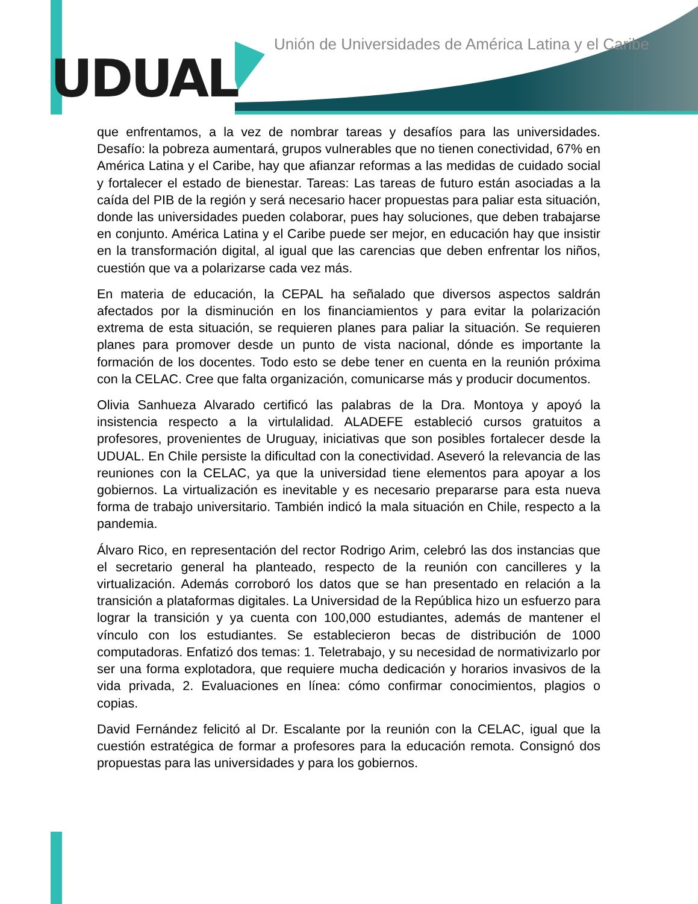UDUAL
Unión de Universidades de América Latina y el Caribe
que enfrentamos, a la vez de nombrar tareas y desafíos para las universidades. Desafío: la pobreza aumentará, grupos vulnerables que no tienen conectividad, 67% en América Latina y el Caribe, hay que afianzar reformas a las medidas de cuidado social y fortalecer el estado de bienestar. Tareas: Las tareas de futuro están asociadas a la caída del PIB de la región y será necesario hacer propuestas para paliar esta situación, donde las universidades pueden colaborar, pues hay soluciones, que deben trabajarse en conjunto. América Latina y el Caribe puede ser mejor, en educación hay que insistir en la transformación digital, al igual que las carencias que deben enfrentar los niños, cuestión que va a polarizarse cada vez más.
En materia de educación, la CEPAL ha señalado que diversos aspectos saldrán afectados por la disminución en los financiamientos y para evitar la polarización extrema de esta situación, se requieren planes para paliar la situación. Se requieren planes para promover desde un punto de vista nacional, dónde es importante la formación de los docentes. Todo esto se debe tener en cuenta en la reunión próxima con la CELAC. Cree que falta organización, comunicarse más y producir documentos.
Olivia Sanhueza Alvarado certificó las palabras de la Dra. Montoya y apoyó la insistencia respecto a la virtulalidad. ALADEFE estableció cursos gratuitos a profesores, provenientes de Uruguay, iniciativas que son posibles fortalecer desde la UDUAL. En Chile persiste la dificultad con la conectividad. Aseveró la relevancia de las reuniones con la CELAC, ya que la universidad tiene elementos para apoyar a los gobiernos. La virtualización es inevitable y es necesario prepararse para esta nueva forma de trabajo universitario. También indicó la mala situación en Chile, respecto a la pandemia.
Álvaro Rico, en representación del rector Rodrigo Arim, celebró las dos instancias que el secretario general ha planteado, respecto de la reunión con cancilleres y la virtualización. Además corroboró los datos que se han presentado en relación a la transición a plataformas digitales. La Universidad de la República hizo un esfuerzo para lograr la transición y ya cuenta con 100,000 estudiantes, además de mantener el vínculo con los estudiantes. Se establecieron becas de distribución de 1000 computadoras. Enfatizó dos temas: 1. Teletrabajo, y su necesidad de normativizarlo por ser una forma explotadora, que requiere mucha dedicación y horarios invasivos de la vida privada, 2. Evaluaciones en línea: cómo confirmar conocimientos, plagios o copias.
David Fernández felicitó al Dr. Escalante por la reunión con la CELAC, igual que la cuestión estratégica de formar a profesores para la educación remota. Consignó dos propuestas para las universidades y para los gobiernos.